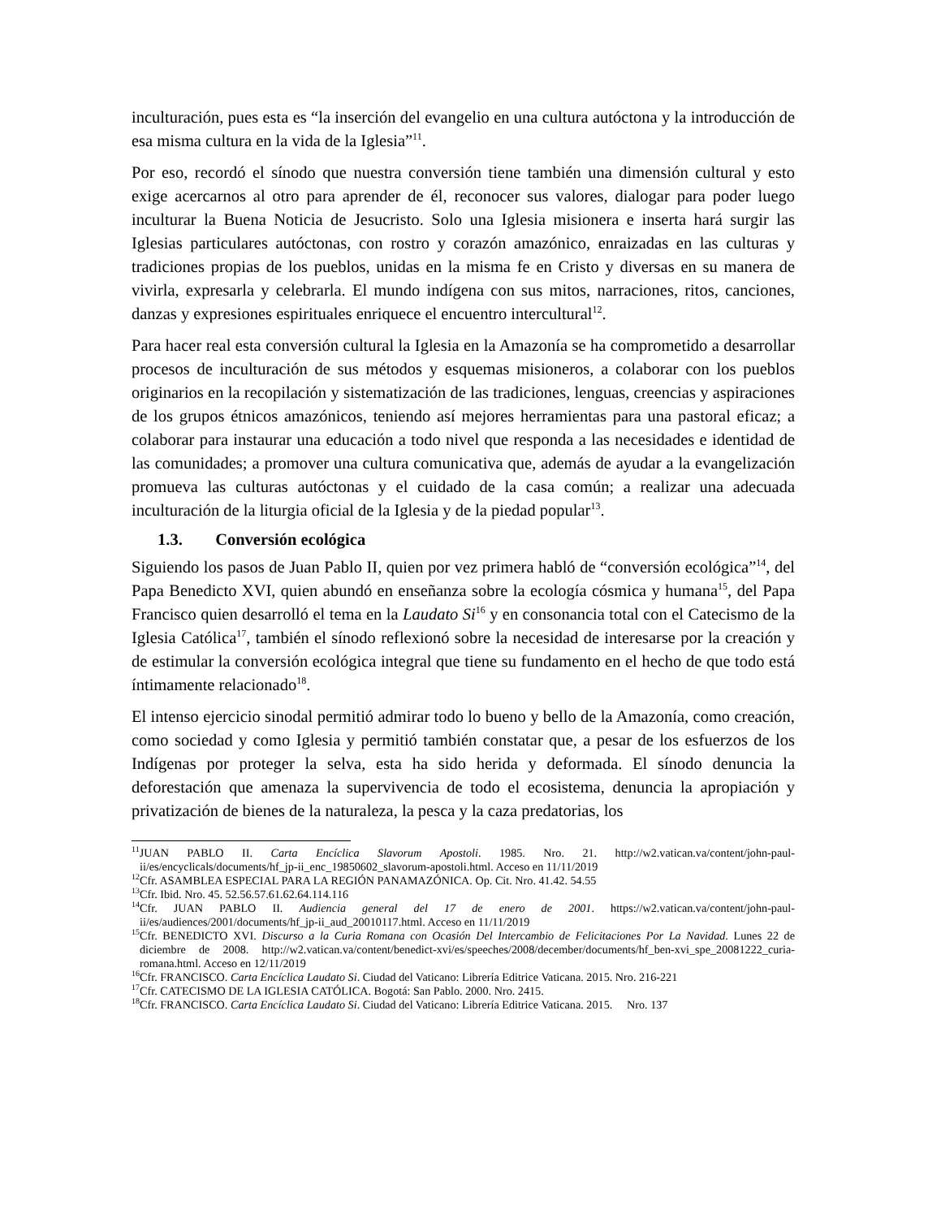inculturación, pues esta es “la inserción del evangelio en una cultura autóctona y la introducción de esa misma cultura en la vida de la Iglesia”<sup>11</sup>.
Por eso, recordó el sínodo que nuestra conversión tiene también una dimensión cultural y esto exige acercarnos al otro para aprender de él, reconocer sus valores, dialogar para poder luego inculturar la Buena Noticia de Jesucristo. Solo una Iglesia misionera e inserta hará surgir las Iglesias particulares autóctonas, con rostro y corazón amazónico, enraizadas en las culturas y tradiciones propias de los pueblos, unidas en la misma fe en Cristo y diversas en su manera de vivirla, expresarla y celebrarla. El mundo indígena con sus mitos, narraciones, ritos, canciones, danzas y expresiones espirituales enriquece el encuentro intercultural<sup>12</sup>.
Para hacer real esta conversión cultural la Iglesia en la Amazonía se ha comprometido a desarrollar procesos de inculturación de sus métodos y esquemas misioneros, a colaborar con los pueblos originarios en la recopilación y sistematización de las tradiciones, lenguas, creencias y aspiraciones de los grupos étnicos amazónicos, teniendo así mejores herramientas para una pastoral eficaz; a colaborar para instaurar una educación a todo nivel que responda a las necesidades e identidad de las comunidades; a promover una cultura comunicativa que, además de ayudar a la evangelización promueva las culturas autóctonas y el cuidado de la casa común; a realizar una adecuada inculturación de la liturgia oficial de la Iglesia y de la piedad popular<sup>13</sup>.
1.3. Conversión ecológica
Siguiendo los pasos de Juan Pablo II, quien por vez primera habló de “conversión ecológica”<sup>14</sup>, del Papa Benedicto XVI, quien abundó en enseñanza sobre la ecología cósmica y humana<sup>15</sup>, del Papa Francisco quien desarrolló el tema en la Laudato Si<sup>16</sup> y en consonancia total con el Catecismo de la Iglesia Católica<sup>17</sup>, también el sínodo reflexionó sobre la necesidad de interesarse por la creación y de estimular la conversión ecológica integral que tiene su fundamento en el hecho de que todo está íntimamente relacionado<sup>18</sup>.
El intenso ejercicio sinodal permitió admirar todo lo bueno y bello de la Amazonía, como creación, como sociedad y como Iglesia y permitió también constatar que, a pesar de los esfuerzos de los Indígenas por proteger la selva, esta ha sido herida y deformada. El sínodo denuncia la deforestación que amenaza la supervivencia de todo el ecosistema, denuncia la apropiación y privatización de bienes de la naturaleza, la pesca y la caza predatorias, los
<sup>11</sup> JUAN PABLO II. Carta Encíclica Slavorum Apostoli. 1985. Nro. 21. http://w2.vatican.va/content/john-paul-ii/es/encyclicals/documents/hf_jp-ii_enc_19850602_slavorum-apostoli.html. Acceso en 11/11/2019
<sup>12</sup> Cfr. ASAMBLEA ESPECIAL PARA LA REGIÓN PANAMAZÓNICA. Op. Cit. Nro. 41.42. 54.55
<sup>13</sup> Cfr. Ibid. Nro. 45. 52.56.57.61.62.64.114.116
<sup>14</sup> Cfr. JUAN PABLO II. Audiencia general del 17 de enero de 2001. https://w2.vatican.va/content/john-paul-ii/es/audiences/2001/documents/hf_jp-ii_aud_20010117.html. Acceso en 11/11/2019
<sup>15</sup> Cfr. BENEDICTO XVI. Discurso a la Curia Romana con Ocasión Del Intercambio de Felicitaciones Por La Navidad. Lunes 22 de diciembre de 2008. http://w2.vatican.va/content/benedict-xvi/es/speeches/2008/december/documents/hf_ben-xvi_spe_20081222_curia-romana.html. Acceso en 12/11/2019
<sup>16</sup> Cfr. FRANCISCO. Carta Encíclica Laudato Si. Ciudad del Vaticano: Librería Editrice Vaticana. 2015. Nro. 216-221
<sup>17</sup> Cfr. CATECISMO DE LA IGLESIA CATÓLICA. Bogotá: San Pablo. 2000. Nro. 2415.
<sup>18</sup> Cfr. FRANCISCO. Carta Encíclica Laudato Si. Ciudad del Vaticano: Librería Editrice Vaticana. 2015. Nro. 137